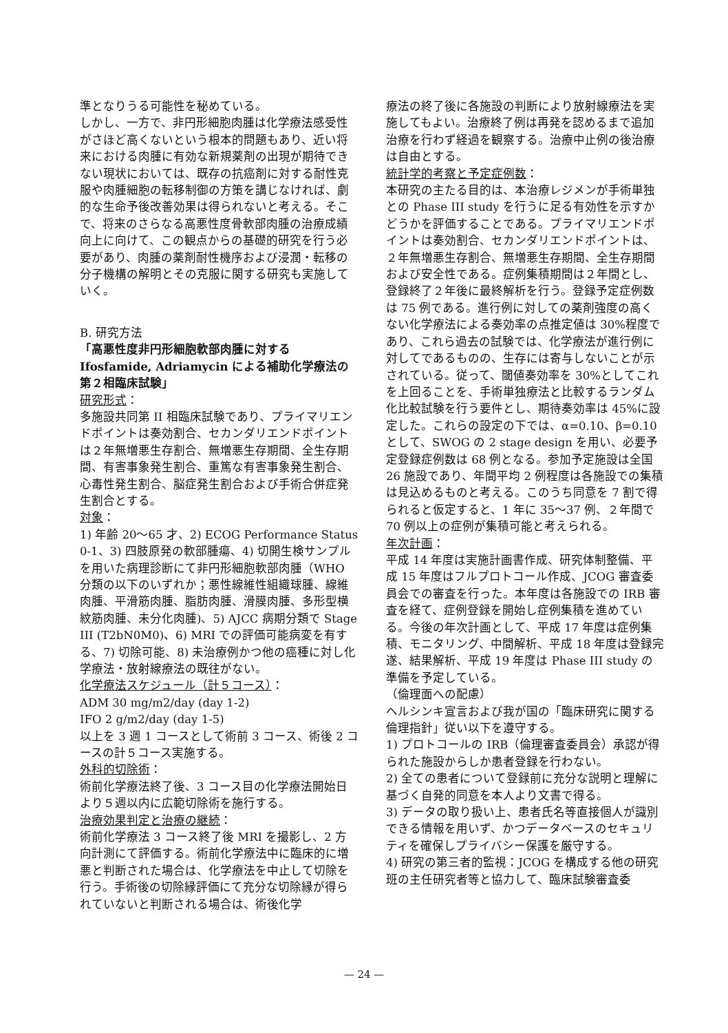準となりうる可能性を秘めている。
しかし、一方で、非円形細胞肉腫は化学療法感受性がさほど高くないという根本的問題もあり、近い将来における肉腫に有効な新規薬剤の出現が期待できない現状においては、既存の抗癌剤に対する耐性克服や肉腫細胞の転移制御の方策を講じなければ、劇的な生命予後改善効果は得られないと考える。そこで、将来のさらなる高悪性度骨軟部肉腫の治療成績向上に向けて、この観点からの基礎的研究を行う必要があり、肉腫の薬剤耐性機序および浸潤・転移の分子機構の解明とその克服に関する研究も実施していく。
B. 研究方法
「高悪性度非円形細胞軟部肉腫に対するIfosfamide, Adriamycin による補助化学療法の第２相臨床試験」
研究形式：
多施設共同第 II 相臨床試験であり、プライマリエンドポイントは奏効割合、セカンダリエンドポイントは２年無増悪生存割合、無増悪生存期間、全生存期間、有害事象発生割合、重篤な有害事象発生割合、心毒性発生割合、脳症発生割合および手術合併症発生割合とする。
対象：
1) 年齢 20〜65 才、2) ECOG Performance Status 0-1、3) 四肢原発の軟部腫瘍、4) 切開生検サンプルを用いた病理診断にて非円形細胞軟部肉腫（WHO 分類の以下のいずれか；悪性線維性組織球腫、線維肉腫、平滑筋肉腫、脂肪肉腫、滑膜肉腫、多形型横紋筋肉腫、未分化肉腫)、5) AJCC 病期分類で Stage III (T2bN0M0)、6) MRI での評価可能病変を有する、7) 切除可能、8) 未治療例かつ他の癌種に対し化学療法・放射線療法の既往がない。
化学療法スケジュール（計５コース）：
ADM 30 mg/m2/day (day 1-2)
IFO 2 g/m2/day (day 1-5)
以上を 3 週 1 コースとして術前 3 コース、術後 2 コースの計５コース実施する。
外科的切除術：
術前化学療法終了後、3 コース目の化学療法開始日より５週以内に広範切除術を施行する。
治療効果判定と治療の継続：
術前化学療法 3 コース終了後 MRI を撮影し、2 方向計測にて評価する。術前化学療法中に臨床的に増悪と判断された場合は、化学療法を中止して切除を行う。手術後の切除縁評価にて充分な切除縁が得られていないと判断される場合は、術後化学
療法の終了後に各施設の判断により放射線療法を実施してもよい。治療終了例は再発を認めるまで追加治療を行わず経過を観察する。治療中止例の後治療は自由とする。
統計学的考察と予定症例数：
本研究の主たる目的は、本治療レジメンが手術単独との Phase III study を行うに足る有効性を示すかどうかを評価することである。プライマリエンドポイントは奏効割合、セカンダリエンドポイントは、２年無増悪生存割合、無増悪生存期間、全生存期間および安全性である。症例集積期間は２年間とし、登録終了２年後に最終解析を行う。登録予定症例数は 75 例である。進行例に対しての薬剤強度の高くない化学療法による奏効率の点推定値は 30%程度であり、これら過去の試験では、化学療法が進行例に対してであるものの、生存には寄与しないことが示されている。従って、閾値奏効率を 30%としてこれを上回ることを、手術単独療法と比較するランダム化比較試験を行う要件とし、期待奏効率は 45%に設定した。これらの設定の下では、α=0.10、β=0.10 として、SWOG の 2 stage design を用い、必要予定登録症例数は 68 例となる。参加予定施設は全国 26 施設であり、年間平均 2 例程度は各施設での集積は見込めるものと考える。このうち同意を 7 割で得られると仮定すると、1 年に 35〜37 例、２年間で 70 例以上の症例が集積可能と考えられる。
年次計画：
平成 14 年度は実施計画書作成、研究体制整備、平成 15 年度はフルプロトコール作成、JCOG 審査委員会での審査を行った。本年度は各施設での IRB 審査を経て、症例登録を開始し症例集積を進めている。今後の年次計画として、平成 17 年度は症例集積、モニタリング、中間解析、平成 18 年度は登録完遂、結果解析、平成 19 年度は Phase III study の準備を予定している。
（倫理面への配慮）
ヘルシンキ宣言および我が国の「臨床研究に関する倫理指針」従い以下を遵守する。
1) プロトコールの IRB（倫理審査委員会）承認が得られた施設からしか患者登録を行わない。
2) 全ての患者について登録前に充分な説明と理解に基づく自発的同意を本人より文書で得る。
3) データの取り扱い上、患者氏名等直接個人が識別できる情報を用いず、かつデータベースのセキュリティを確保しプライバシー保護を厳守する。
4) 研究の第三者的監視：JCOG を構成する他の研究班の主任研究者等と協力して、臨床試験審査委
— 24 —